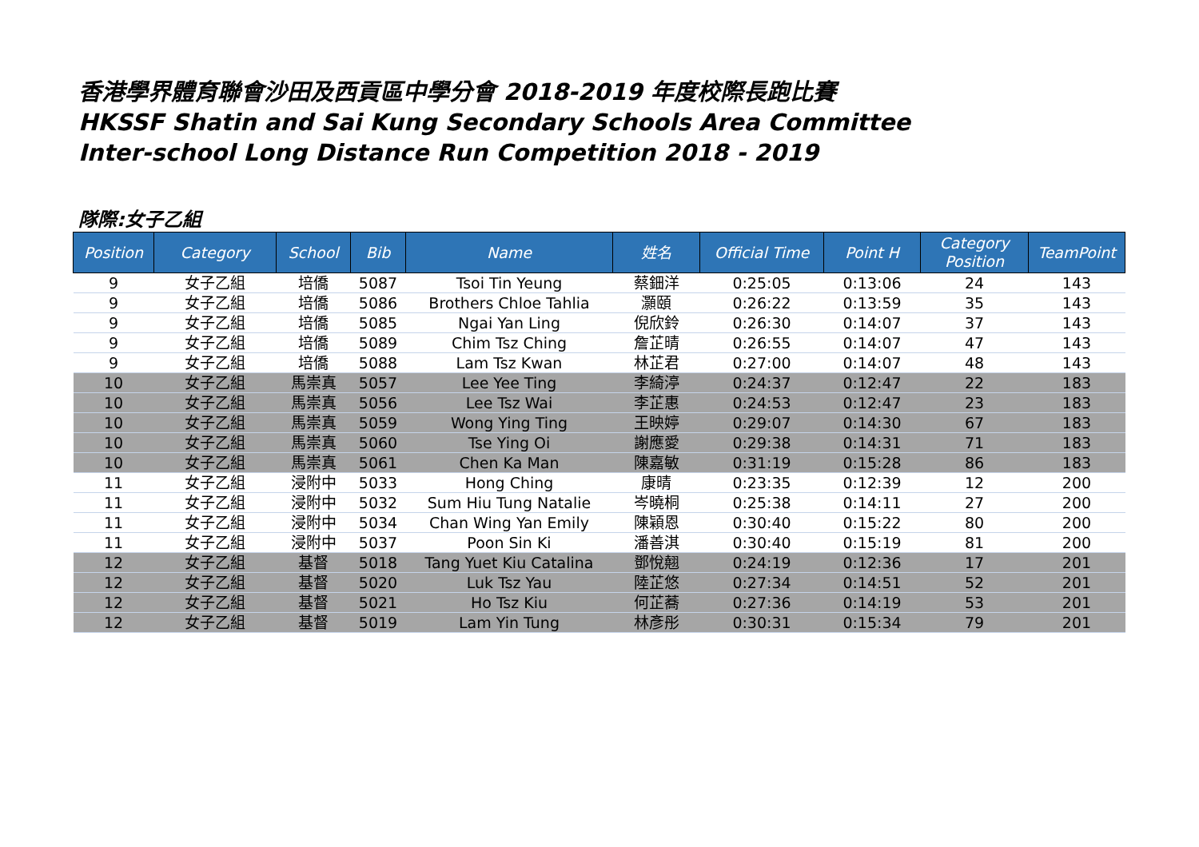香港學界體育聯會沙田及西貢區中學分會 2018-2019 年度校際長跑比賽
HKSSF Shatin and Sai Kung Secondary Schools Area Committee
Inter-school Long Distance Run Competition 2018 - 2019
隊際:女子乙組
| Position | Category | School | Bib | Name | 姓名 | Official Time | Point H | Category Position | TeamPoint |
| --- | --- | --- | --- | --- | --- | --- | --- | --- | --- |
| 9 | 女子乙組 | 培僑 | 5087 | Tsoi Tin Yeung | 蔡鈿洋 | 0:25:05 | 0:13:06 | 24 | 143 |
| 9 | 女子乙組 | 培僑 | 5086 | Brothers Chloe Tahlia | 灝頤 | 0:26:22 | 0:13:59 | 35 | 143 |
| 9 | 女子乙組 | 培僑 | 5085 | Ngai Yan Ling | 倪欣鈴 | 0:26:30 | 0:14:07 | 37 | 143 |
| 9 | 女子乙組 | 培僑 | 5089 | Chim Tsz Ching | 詹芷晴 | 0:26:55 | 0:14:07 | 47 | 143 |
| 9 | 女子乙組 | 培僑 | 5088 | Lam Tsz Kwan | 林芷君 | 0:27:00 | 0:14:07 | 48 | 143 |
| 10 | 女子乙組 | 馬崇真 | 5057 | Lee Yee Ting | 李綺渟 | 0:24:37 | 0:12:47 | 22 | 183 |
| 10 | 女子乙組 | 馬崇真 | 5056 | Lee Tsz Wai | 李芷惠 | 0:24:53 | 0:12:47 | 23 | 183 |
| 10 | 女子乙組 | 馬崇真 | 5059 | Wong Ying Ting | 王映婷 | 0:29:07 | 0:14:30 | 67 | 183 |
| 10 | 女子乙組 | 馬崇真 | 5060 | Tse Ying Oi | 謝應愛 | 0:29:38 | 0:14:31 | 71 | 183 |
| 10 | 女子乙組 | 馬崇真 | 5061 | Chen Ka Man | 陳嘉敏 | 0:31:19 | 0:15:28 | 86 | 183 |
| 11 | 女子乙組 | 浸附中 | 5033 | Hong Ching | 康晴 | 0:23:35 | 0:12:39 | 12 | 200 |
| 11 | 女子乙組 | 浸附中 | 5032 | Sum Hiu Tung Natalie | 岑曉桐 | 0:25:38 | 0:14:11 | 27 | 200 |
| 11 | 女子乙組 | 浸附中 | 5034 | Chan Wing Yan Emily | 陳穎恩 | 0:30:40 | 0:15:22 | 80 | 200 |
| 11 | 女子乙組 | 浸附中 | 5037 | Poon Sin Ki | 潘善淇 | 0:30:40 | 0:15:19 | 81 | 200 |
| 12 | 女子乙組 | 基督 | 5018 | Tang Yuet Kiu Catalina | 鄧悅翹 | 0:24:19 | 0:12:36 | 17 | 201 |
| 12 | 女子乙組 | 基督 | 5020 | Luk Tsz Yau | 陸芷悠 | 0:27:34 | 0:14:51 | 52 | 201 |
| 12 | 女子乙組 | 基督 | 5021 | Ho Tsz Kiu | 何芷蕎 | 0:27:36 | 0:14:19 | 53 | 201 |
| 12 | 女子乙組 | 基督 | 5019 | Lam Yin Tung | 林彥彤 | 0:30:31 | 0:15:34 | 79 | 201 |